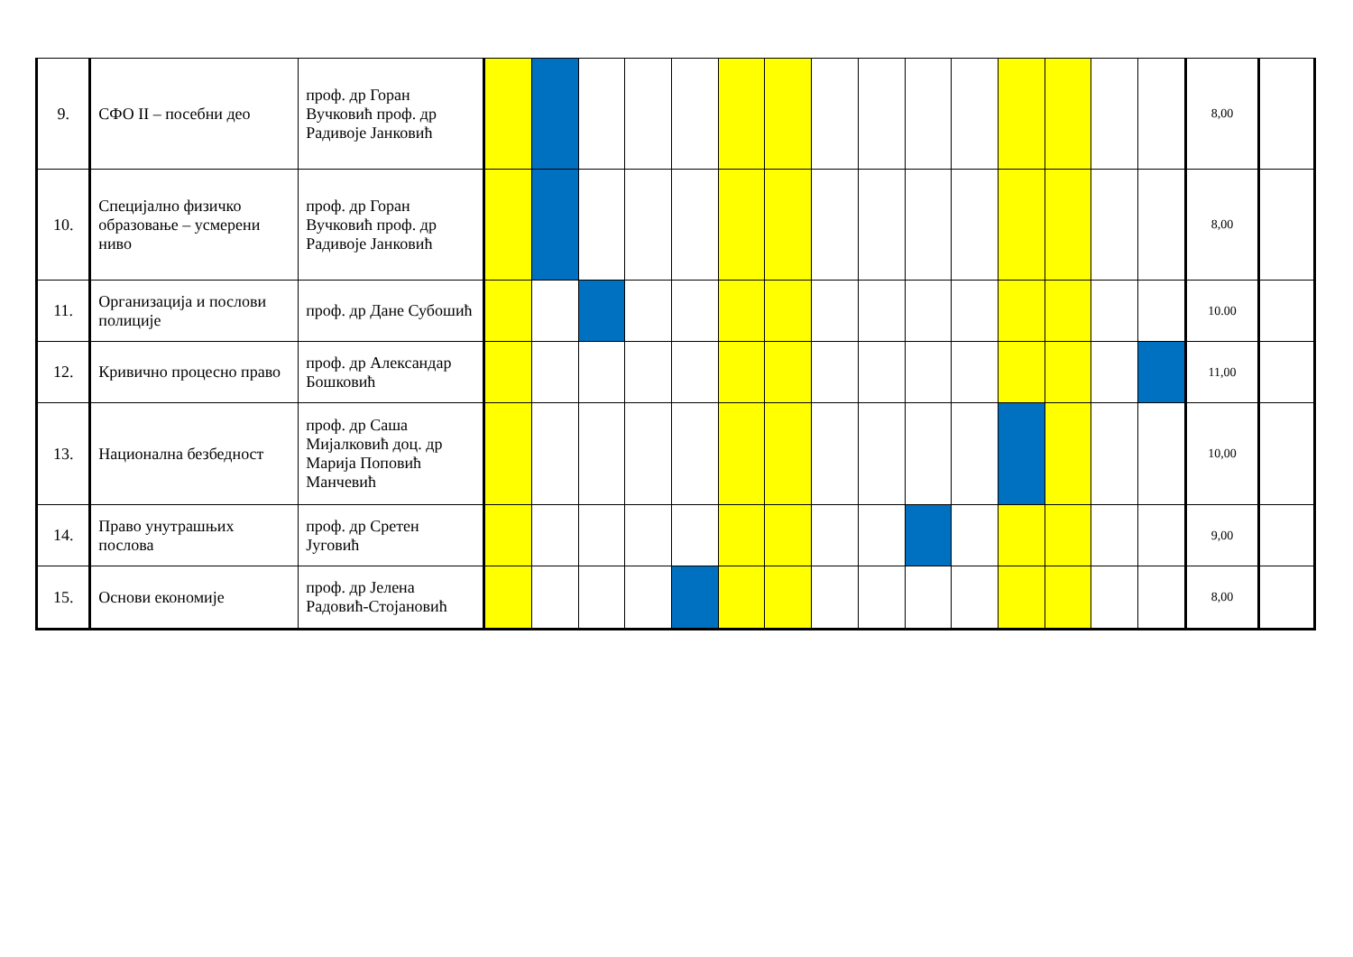| 9. | СФО II – посебни део | проф. др Горан Вучковић проф. др Радивоје Јанковић | | | | | | | | | | | | | | | | 8,00 | |
| 10. | Специјално физичко образовање – усмерени ниво | проф. др Горан Вучковић проф. др Радивоје Јанковић | | | | | | | | | | | | | | | | 8,00 | |
| 11. | Организација и послови полиције | проф. др Дане Субошић | | | | | | | | | | | | | | | | 10.00 | |
| 12. | Кривично процесно право | проф. др Александар Бошковић | | | | | | | | | | | | | | | | 11,00 | |
| 13. | Национална безбедност | проф. др Саша Мијалковић доц. др Марија Поповић Манчевић | | | | | | | | | | | | | | | | 10,00 | |
| 14. | Право унутрашњих послова | проф. др Сретен Југовић | | | | | | | | | | | | | | | | 9,00 | |
| 15. | Основи економије | проф. др Јелена Радовић-Стојановић | | | | | | | | | | | | | | | | 8,00 | |